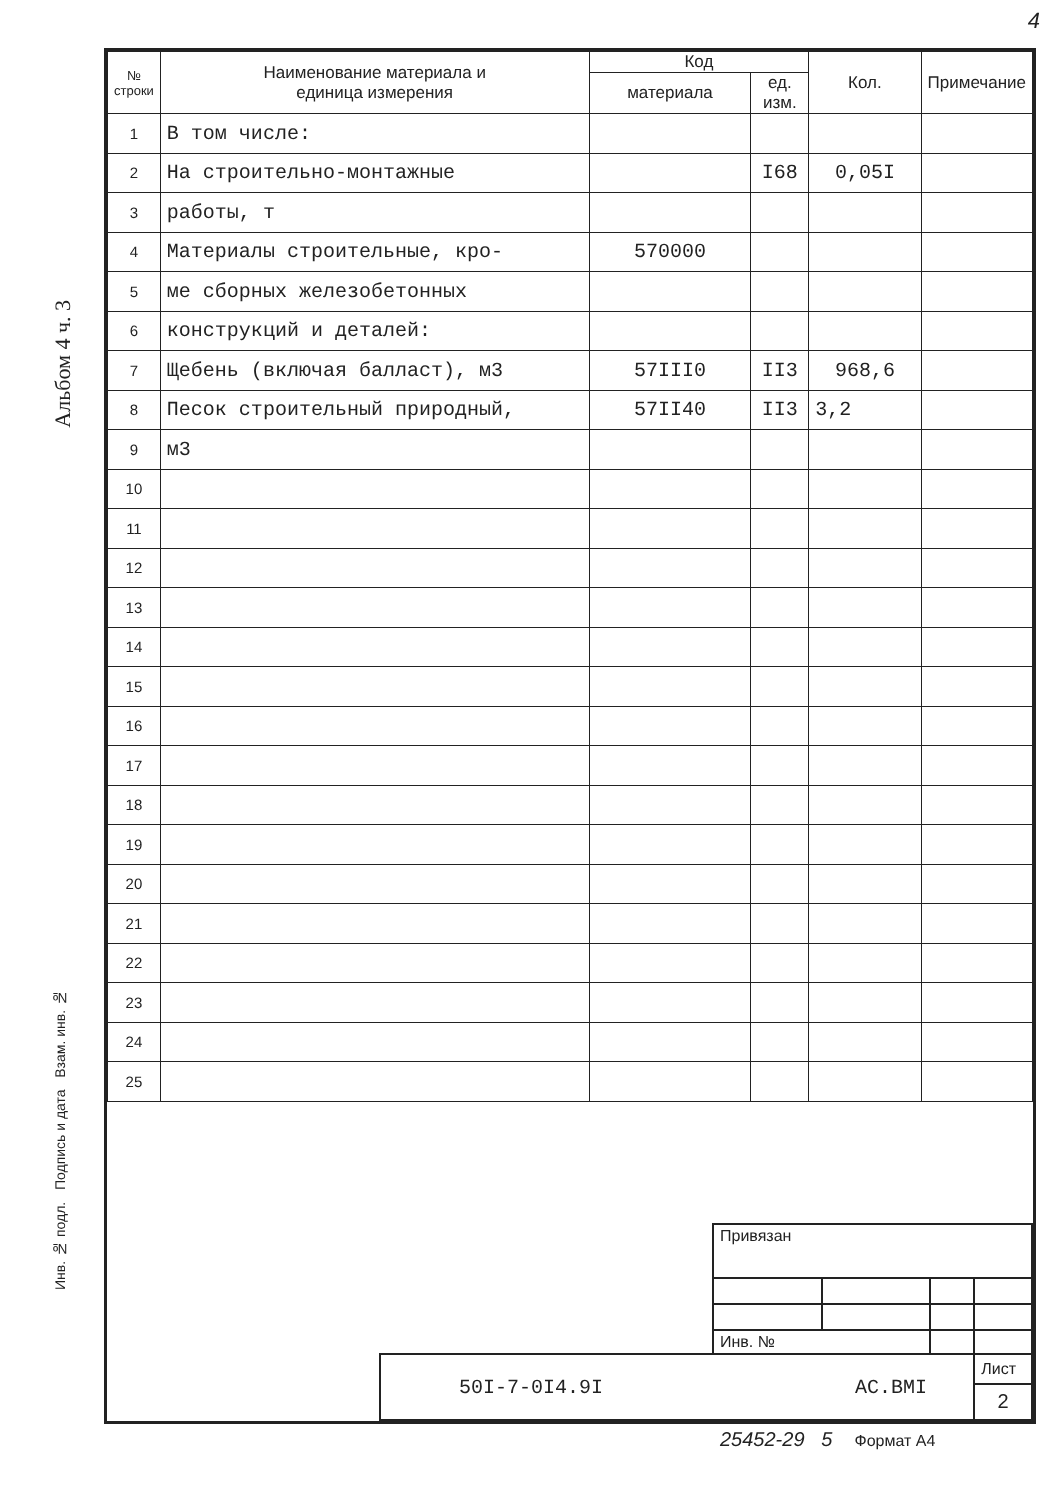4
Альбом 4 ч. 3
Инв. № подл. Подпись и дата Взам. инв. №
| № строки | Наименование материала и единица измерения | Код | | Кол. | Примечание |
| --- | --- | --- | --- | --- | --- |
| | | материала | ед. изм. | | |
| 1 | В том числе: | | | | |
| 2 | На строительно-монтажные | | I68 | 0,05I | |
| 3 | работы, т | | | | |
| 4 | Материалы строительные, кро- | 570000 | | | |
| 5 | ме сборных железобетонных | | | | |
| 6 | конструкций и деталей: | | | | |
| 7 | Щебень (включая балласт), м3 | 57III0 | II3 | 968,6 | |
| 8 | Песок строительный природный, | 57II40 | II3 | 3,2 | |
| 9 | м3 | | | | |
| 10 | | | | | |
| 11 | | | | | |
| 12 | | | | | |
| 13 | | | | | |
| 14 | | | | | |
| 15 | | | | | |
| 16 | | | | | |
| 17 | | | | | |
| 18 | | | | | |
| 19 | | | | | |
| 20 | | | | | |
| 21 | | | | | |
| 22 | | | | | |
| 23 | | | | | |
| 24 | | | | | |
| 25 | | | | | |
| | Привязан | | | |
| | Инв. № | | | |
| 50I-7-0I4.9I AC.BMI | | | | Лист |
| | | | | 2 |
25452-29 5 Формат А4